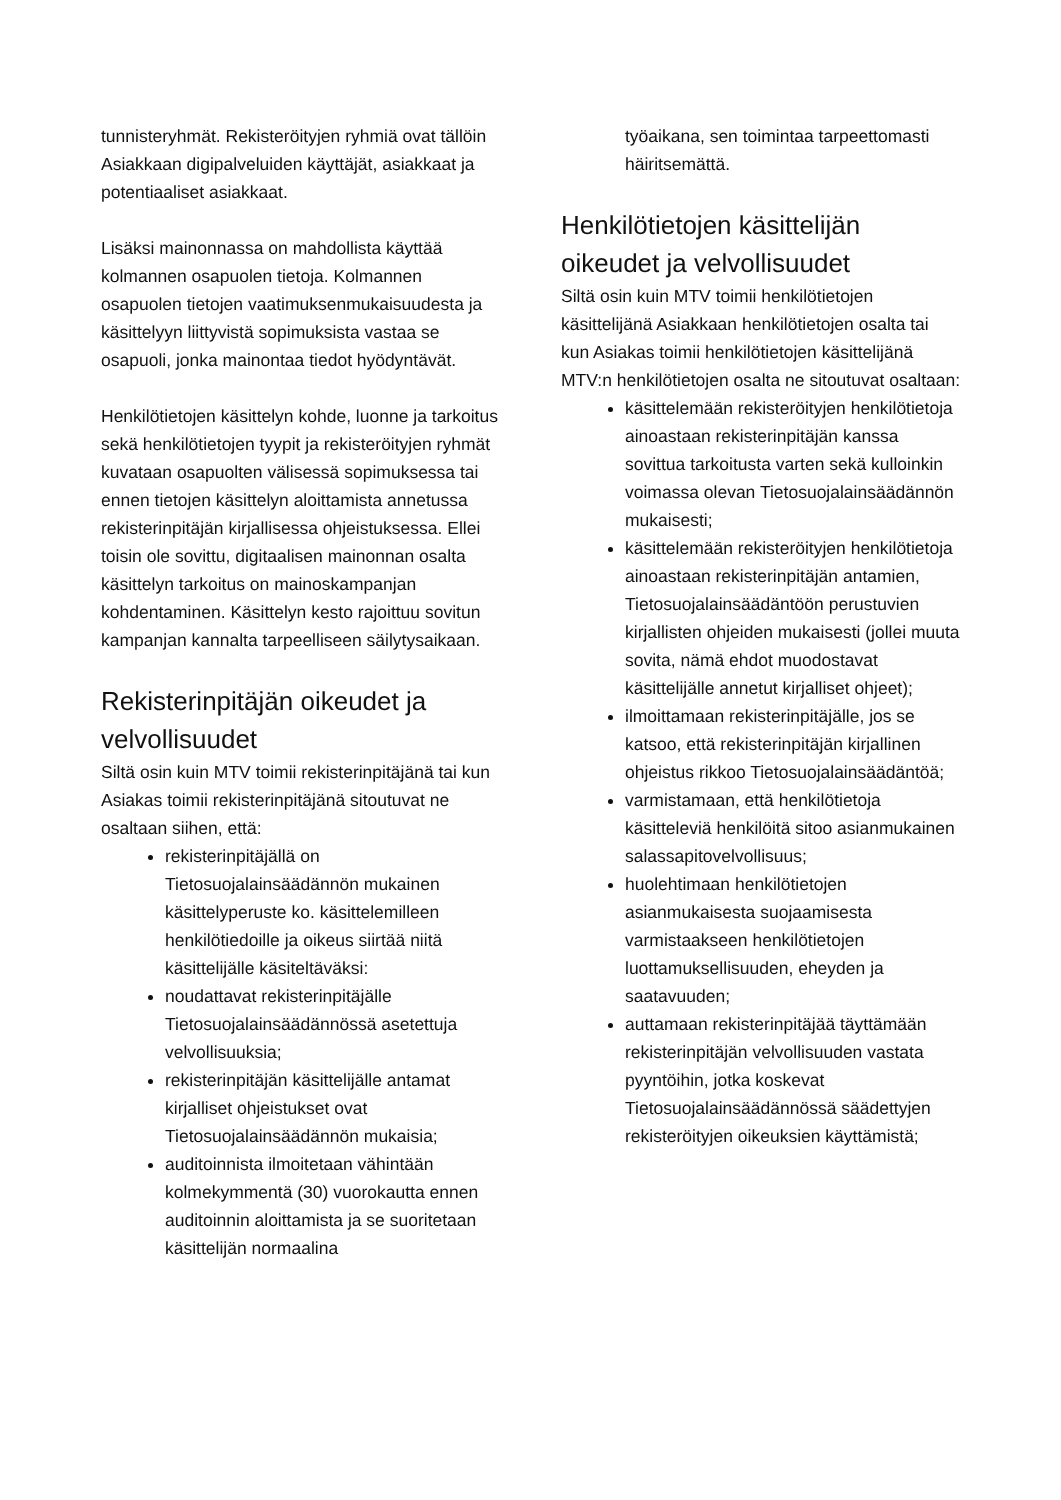tunnisteryhmät. Rekisteröityjen ryhmiä ovat tällöin Asiakkaan digipalveluiden käyttäjät, asiakkaat ja potentiaaliset asiakkaat.
Lisäksi mainonnassa on mahdollista käyttää kolmannen osapuolen tietoja. Kolmannen osapuolen tietojen vaatimuksenmukaisuudesta ja käsittelyyn liittyvistä sopimuksista vastaa se osapuoli, jonka mainontaa tiedot hyödyntävät.
Henkilötietojen käsittelyn kohde, luonne ja tarkoitus sekä henkilötietojen tyypit ja rekisteröityjen ryhmät kuvataan osapuolten välisessä sopimuksessa tai ennen tietojen käsittelyn aloittamista annetussa rekisterinpitäjän kirjallisessa ohjeistuksessa. Ellei toisin ole sovittu, digitaalisen mainonnan osalta käsittelyn tarkoitus on mainoskampanjan kohdentaminen. Käsittelyn kesto rajoittuu sovitun kampanjan kannalta tarpeelliseen säilytysaikaan.
Rekisterinpitäjän oikeudet ja velvollisuudet
Siltä osin kuin MTV toimii rekisterinpitäjänä tai kun Asiakas toimii rekisterinpitäjänä sitoutuvat ne osaltaan siihen, että:
rekisterinpitäjällä on Tietosuojalainsäädännön mukainen käsittelyperuste ko. käsittelemilleen henkilötiedoille ja oikeus siirtää niitä käsittelijälle käsiteltäväksi:
noudattavat rekisterinpitäjälle Tietosuojalainsäädännössä asetettuja velvollisuuksia;
rekisterinpitäjän käsittelijälle antamat kirjalliset ohjeistukset ovat Tietosuojalainsäädännön mukaisia;
auditoinnista ilmoitetaan vähintään kolmekymmentä (30) vuorokautta ennen auditoinnin aloittamista ja se suoritetaan käsittelijän normaalina
työaikana, sen toimintaa tarpeettomasti häiritsemättä.
Henkilötietojen käsittelijän oikeudet ja velvollisuudet
Siltä osin kuin MTV toimii henkilötietojen käsittelijänä Asiakkaan henkilötietojen osalta tai kun Asiakas toimii henkilötietojen käsittelijänä MTV:n henkilötietojen osalta ne sitoutuvat osaltaan:
käsittelemään rekisteröityjen henkilötietoja ainoastaan rekisterinpitäjän kanssa sovittua tarkoitusta varten sekä kulloinkin voimassa olevan Tietosuojalainsäädännön mukaisesti;
käsittelemään rekisteröityjen henkilötietoja ainoastaan rekisterinpitäjän antamien, Tietosuojalainsäädäntöön perustuvien kirjallisten ohjeiden mukaisesti (jollei muuta sovita, nämä ehdot muodostavat käsittelijälle annetut kirjalliset ohjeet);
ilmoittamaan rekisterinpitäjälle, jos se katsoo, että rekisterinpitäjän kirjallinen ohjeistus rikkoo Tietosuojalainsäädäntöä;
varmistamaan, että henkilötietoja käsitteleviä henkilöitä sitoo asianmukainen salassapitovelvollisuus;
huolehtimaan henkilötietojen asianmukaisesta suojaamisesta varmistaakseen henkilötietojen luottamuksellisuuden, eheyden ja saatavuuden;
auttamaan rekisterinpitäjää täyttämään rekisterinpitäjän velvollisuuden vastata pyyntöihin, jotka koskevat Tietosuojalainsäädännössä säädettyjen rekisteröityjen oikeuksien käyttämistä;